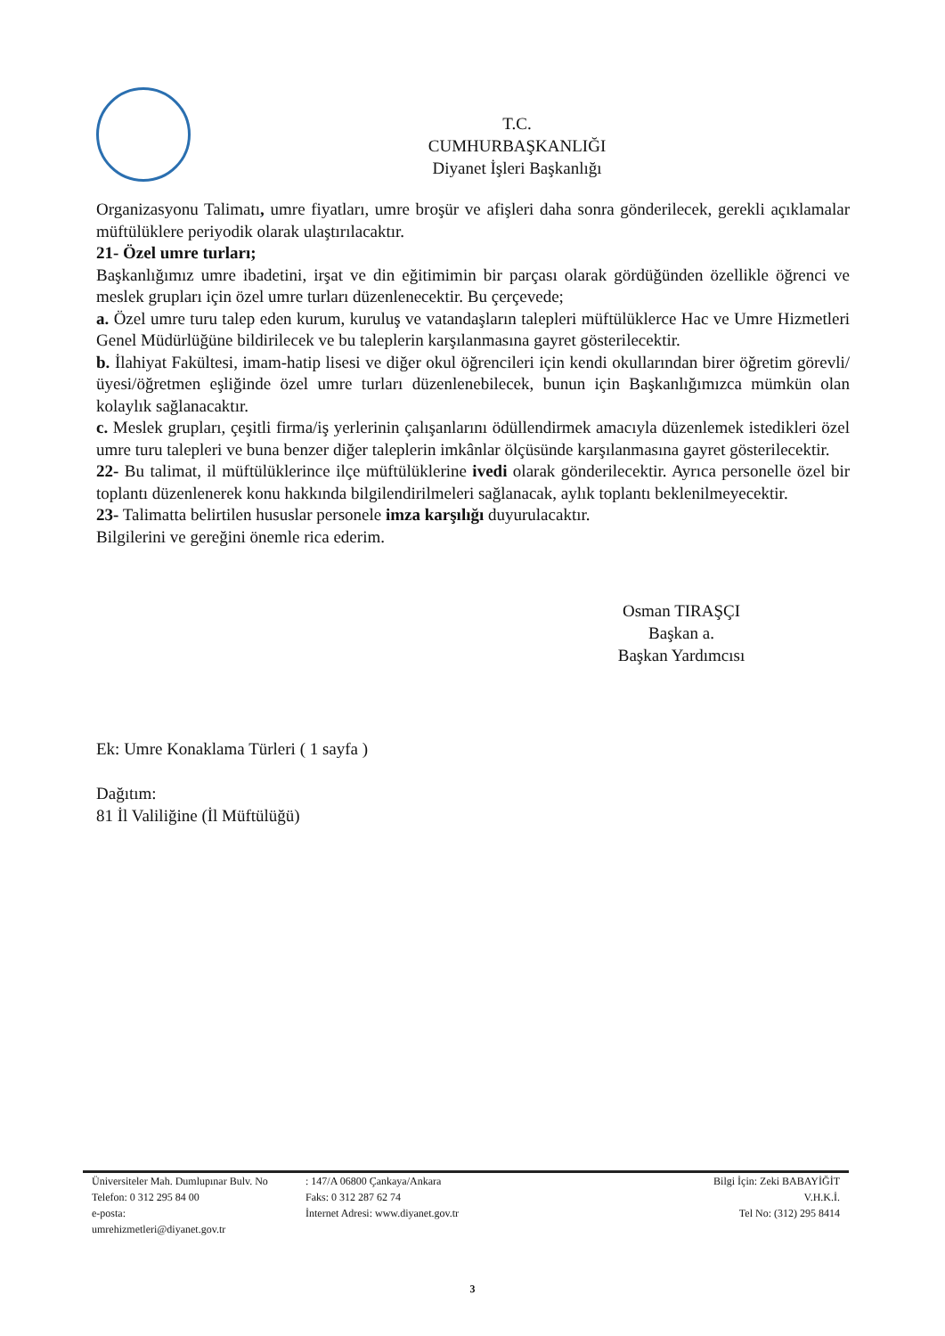T.C.
CUMHURBAŞKANLIĞI
Diyanet İşleri Başkanlığı
Organizasyonu Talimatı, umre fiyatları, umre broşür ve afişleri daha sonra gönderilecek, gerekli açıklamalar müftülüklere periyodik olarak ulaştırılacaktır.
21- Özel umre turları;
Başkanlığımız umre ibadetini, irşat ve din eğitimimin bir parçası olarak gördüğünden özellikle öğrenci ve meslek grupları için özel umre turları düzenlenecektir. Bu çerçevede;
a. Özel umre turu talep eden kurum, kuruluş ve vatandaşların talepleri müftülüklerce Hac ve Umre Hizmetleri Genel Müdürlüğüne bildirilecek ve bu taleplerin karşılanmasına gayret gösterilecektir.
b. İlahiyat Fakültesi, imam-hatip lisesi ve diğer okul öğrencileri için kendi okullarından birer öğretim görevli/üyesi/öğretmen eşliğinde özel umre turları düzenlenebilecek, bunun için Başkanlığımızca mümkün olan kolaylık sağlanacaktır.
c. Meslek grupları, çeşitli firma/iş yerlerinin çalışanlarını ödüllendirmek amacıyla düzenlemek istedikleri özel umre turu talepleri ve buna benzer diğer taleplerin imkânlar ölçüsünde karşılanmasına gayret gösterilecektir.
22- Bu talimat, il müftülüklerince ilçe müftülüklerine ivedi olarak gönderilecektir. Ayrıca personelle özel bir toplantı düzenlenerek konu hakkında bilgilendirilmeleri sağlanacak, aylık toplantı beklenilmeyecektir.
23- Talimatta belirtilen hususlar personele imza karşılığı duyurulacaktır.
Bilgilerini ve gereğini önemle rica ederim.
Osman TIRAŞÇI
Başkan a.
Başkan Yardımcısı
Ek: Umre Konaklama Türleri ( 1 sayfa )
Dağıtım:
81 İl Valiliğine (İl Müftülüğü)
Üniversiteler Mah. Dumlupınar Bulv. No
Telefon: 0 312 295 84 00
e-posta:
umrehizmetleri@diyanet.gov.tr
: 147/A 06800 Çankaya/Ankara
Faks: 0 312 287 62 74
İnternet Adresi: www.diyanet.gov.tr
Bilgi İçin: Zeki BABAYİĞİT
V.H.K.İ.
Tel No: (312) 295 8414
3